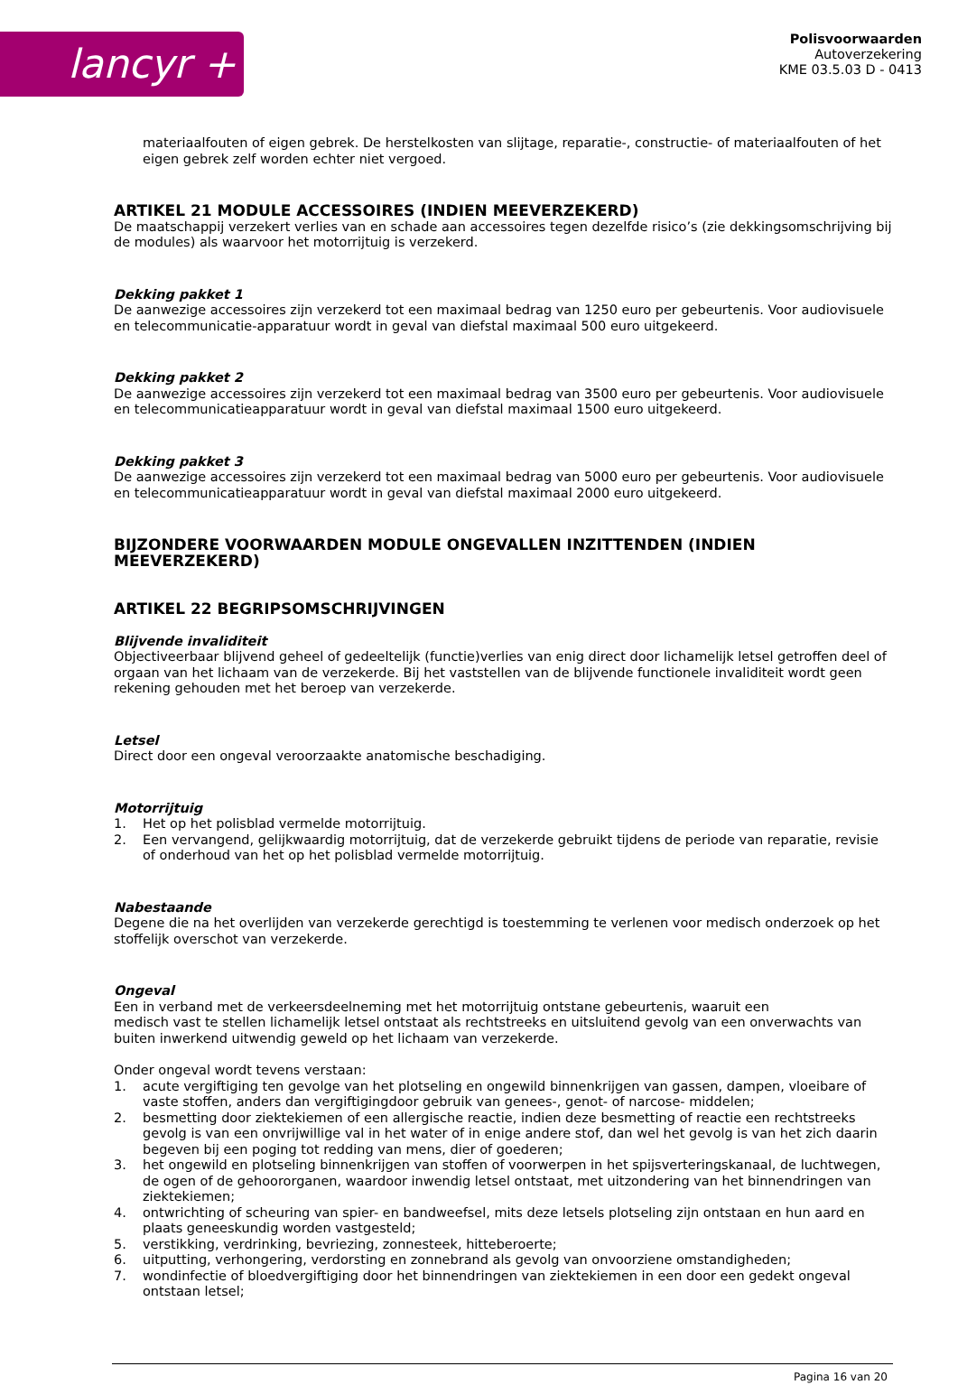lancyr +
Polisvoorwaarden
Autoverzekering
KME 03.5.03 D - 0413
materiaalfouten of eigen gebrek. De herstelkosten van slijtage, reparatie-, constructie- of materiaalfouten of het eigen gebrek zelf worden echter niet vergoed.
ARTIKEL 21 MODULE ACCESSOIRES (INDIEN MEEVERZEKERD)
De maatschappij verzekert verlies van en schade aan accessoires tegen dezelfde risico’s (zie dekkingsomschrijving bij de modules) als waarvoor het motorrijtuig is verzekerd.
Dekking pakket 1
De aanwezige accessoires zijn verzekerd tot een maximaal bedrag van 1250 euro per gebeurtenis. Voor audiovisuele en telecommunicatie-apparatuur wordt in geval van diefstal maximaal 500 euro uitgekeerd.
Dekking pakket 2
De aanwezige accessoires zijn verzekerd tot een maximaal bedrag van 3500 euro per gebeurtenis. Voor audiovisuele en telecommunicatieapparatuur wordt in geval van diefstal maximaal 1500 euro uitgekeerd.
Dekking pakket 3
De aanwezige accessoires zijn verzekerd tot een maximaal bedrag van 5000 euro per gebeurtenis. Voor audiovisuele en telecommunicatieapparatuur wordt in geval van diefstal maximaal 2000 euro uitgekeerd.
BIJZONDERE VOORWAARDEN MODULE ONGEVALLEN INZITTENDEN (INDIEN MEEVERZEKERD)
ARTIKEL 22 BEGRIPSOMSCHRIJVINGEN
Blijvende invaliditeit
Objectiveerbaar blijvend geheel of gedeeltelijk (functie)verlies van enig direct door lichamelijk letsel getroffen deel of orgaan van het lichaam van de verzekerde. Bij het vaststellen van de blijvende functionele invaliditeit wordt geen rekening gehouden met het beroep van verzekerde.
Letsel
Direct door een ongeval veroorzaakte anatomische beschadiging.
Motorrijtuig
1. Het op het polisblad vermelde motorrijtuig.
2. Een vervangend, gelijkwaardig motorrijtuig, dat de verzekerde gebruikt tijdens de periode van reparatie, revisie of onderhoud van het op het polisblad vermelde motorrijtuig.
Nabestaande
Degene die na het overlijden van verzekerde gerechtigd is toestemming te verlenen voor medisch onderzoek op het stoffelijk overschot van verzekerde.
Ongeval
Een in verband met de verkeersdeelneming met het motorrijtuig ontstane gebeurtenis, waaruit een
medisch vast te stellen lichamelijk letsel ontstaat als rechtstreeks en uitsluitend gevolg van een onverwachts van buiten inwerkend uitwendig geweld op het lichaam van verzekerde.
Onder ongeval wordt tevens verstaan:
1. acute vergiftiging ten gevolge van het plotseling en ongewild binnenkrijgen van gassen, dampen, vloeibare of vaste stoffen, anders dan vergiftigingdoor gebruik van genees-, genot- of narcose- middelen;
2. besmetting door ziektekiemen of een allergische reactie, indien deze besmetting of reactie een rechtstreeks gevolg is van een onvrijwillige val in het water of in enige andere stof, dan wel het gevolg is van het zich daarin begeven bij een poging tot redding van mens, dier of goederen;
3. het ongewild en plotseling binnenkrijgen van stoffen of voorwerpen in het spijsverteringskanaal, de luchtwegen, de ogen of de gehoororganen, waardoor inwendig letsel ontstaat, met uitzondering van het binnendringen van ziektekiemen;
4. ontwrichting of scheuring van spier- en bandweefsel, mits deze letsels plotseling zijn ontstaan en hun aard en plaats geneeskundig worden vastgesteld;
5. verstikking, verdrinking, bevriezing, zonnesteek, hitteberoerte;
6. uitputting, verhongering, verdorsting en zonnebrand als gevolg van onvoorziene omstandigheden;
7. wondinfectie of bloedvergiftiging door het binnendringen van ziektekiemen in een door een gedekt ongeval ontstaan letsel;
Pagina 16 van 20